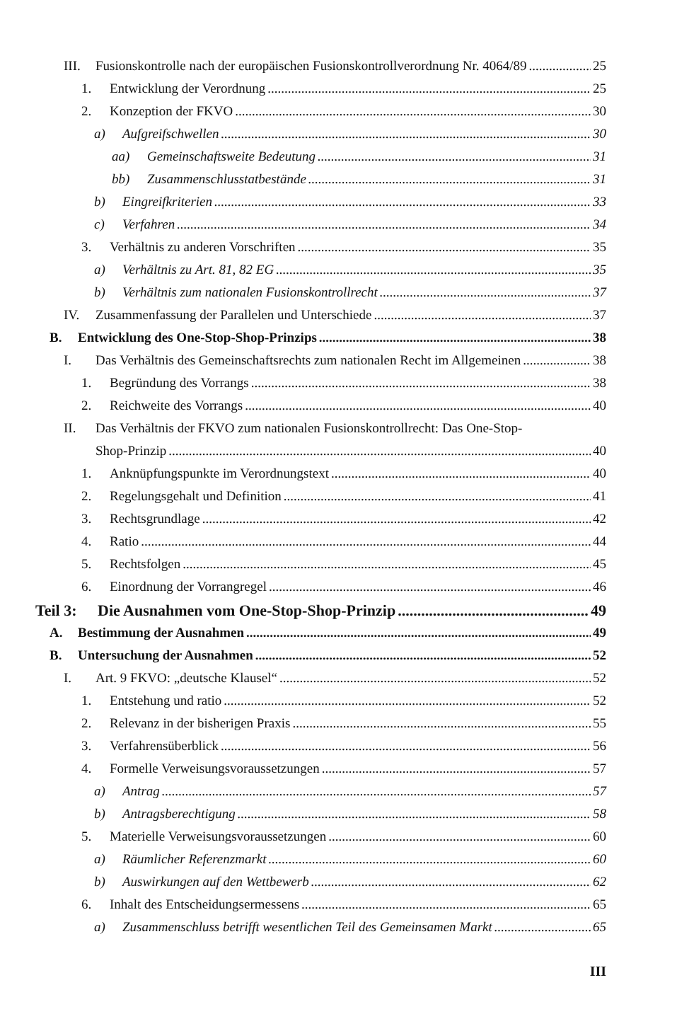III. Fusionskontrolle nach der europäischen Fusionskontrollverordnung Nr. 4064/89 25
1. Entwicklung der Verordnung 25
2. Konzeption der FKVO 30
a) Aufgreifschwellen 30
aa) Gemeinschaftsweite Bedeutung 31
bb) Zusammenschlusstatbestände 31
b) Eingreifkriterien 33
c) Verfahren 34
3. Verhältnis zu anderen Vorschriften 35
a) Verhältnis zu Art. 81, 82 EG 35
b) Verhältnis zum nationalen Fusionskontrollrecht 37
IV. Zusammenfassung der Parallelen und Unterschiede 37
B. Entwicklung des One-Stop-Shop-Prinzips 38
I. Das Verhältnis des Gemeinschaftsrechts zum nationalen Recht im Allgemeinen 38
1. Begründung des Vorrangs 38
2. Reichweite des Vorrangs 40
II. Das Verhältnis der FKVO zum nationalen Fusionskontrollrecht: Das One-Stop-
Shop-Prinzip 40
1. Anknüpfungspunkte im Verordnungstext 40
2. Regelungsgehalt und Definition 41
3. Rechtsgrundlage 42
4. Ratio 44
5. Rechtsfolgen 45
6. Einordnung der Vorrangregel 46
Teil 3: Die Ausnahmen vom One-Stop-Shop-Prinzip 49
A. Bestimmung der Ausnahmen 49
B. Untersuchung der Ausnahmen 52
I. Art. 9 FKVO: „deutsche Klausel“ 52
1. Entstehung und ratio 52
2. Relevanz in der bisherigen Praxis 55
3. Verfahrensüberblick 56
4. Formelle Verweisungsvoraussetzungen 57
a) Antrag 57
b) Antragsberechtigung 58
5. Materielle Verweisungsvoraussetzungen 60
a) Räumlicher Referenzmarkt 60
b) Auswirkungen auf den Wettbewerb 62
6. Inhalt des Entscheidungsermessens 65
a) Zusammenschluss betrifft wesentlichen Teil des Gemeinsamen Markt 65
III